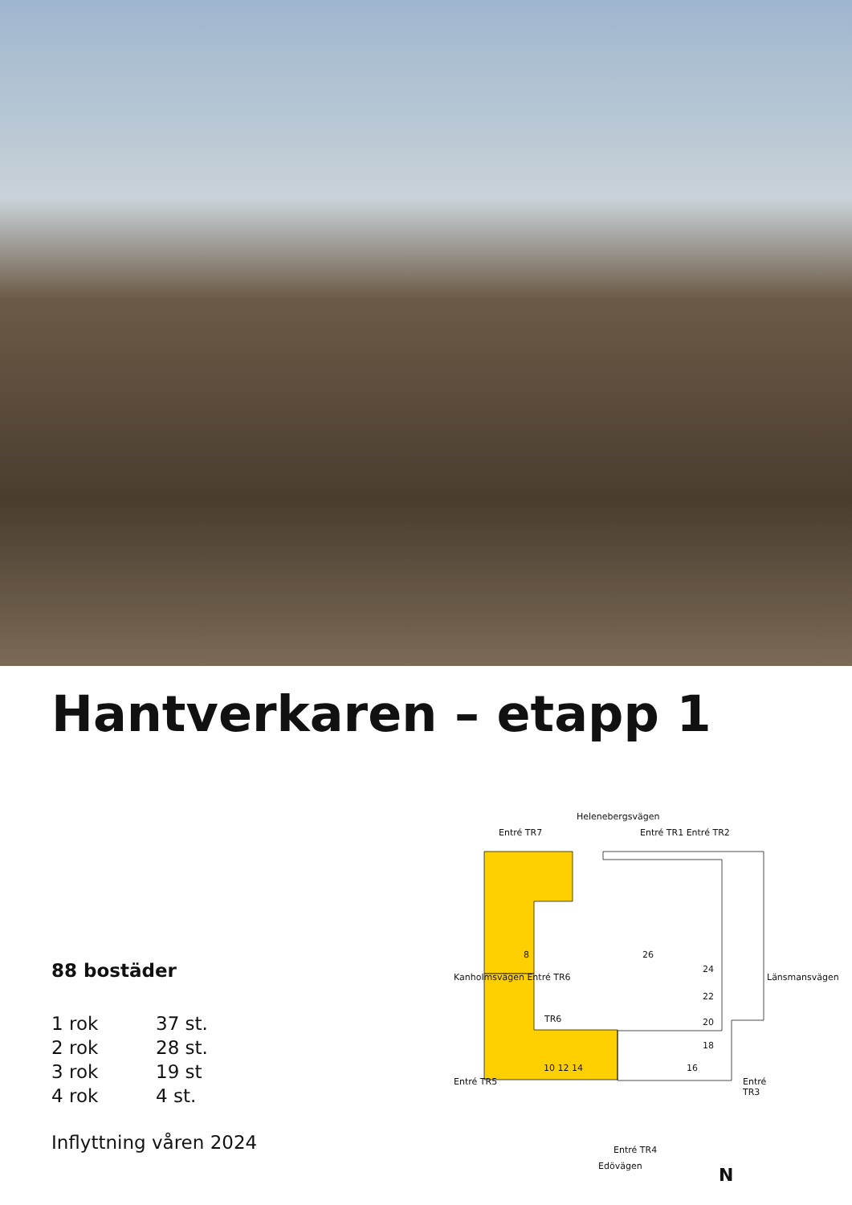Hantverkaren – etapp 1
88 bostäder
| 1 rok | 37 st. |
| 2 rok | 28 st. |
| 3 rok | 19 st |
| 4 rok | 4 st. |
Inflyttning våren 2024
Helenebergsvägen
Entré TR7 Entré TR1 Entré TR2
8 26
24
22
20
18
TR6
10 12 14 16
Entré TR4
Edövägen
Kanholmsvägen Entré TR6
Entré TR5
Länsmansvägen
Entré TR3
N